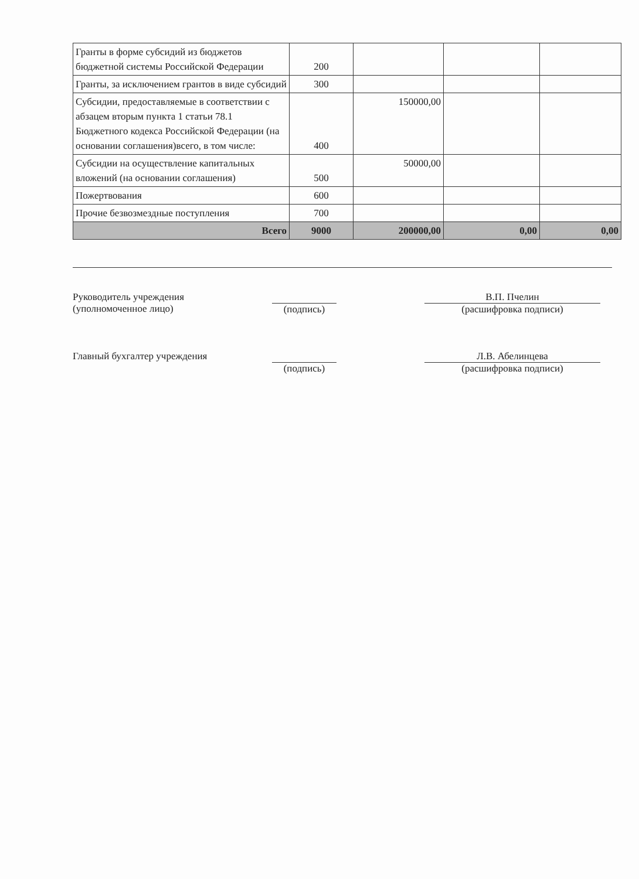| Гранты в форме субсидий из бюджетов бюджетной системы Российской Федерации | 200 | | | |
| Гранты, за исключением грантов в виде субсидий | 300 | | | |
| Субсидии, предоставляемые в соответствии с абзацем вторым пункта 1 статьи 78.1 Бюджетного кодекса Российской Федерации (на основании соглашения)всего, в том числе: | 400 | 150000,00 | | |
| Субсидии на осуществление капитальных вложений (на основании соглашения) | 500 | 50000,00 | | |
| Пожертвования | 600 | | | |
| Прочие безвозмездные поступления | 700 | | | |
| Всего | 9000 | 200000,00 | 0,00 | 0,00 |
Руководитель учреждения
(уполномоченное лицо)
(подпись) В.П. Пчелин
(расшифровка подписи)
Главный бухгалтер учреждения
(подпись) Л.В. Абелинцева
(расшифровка подписи)